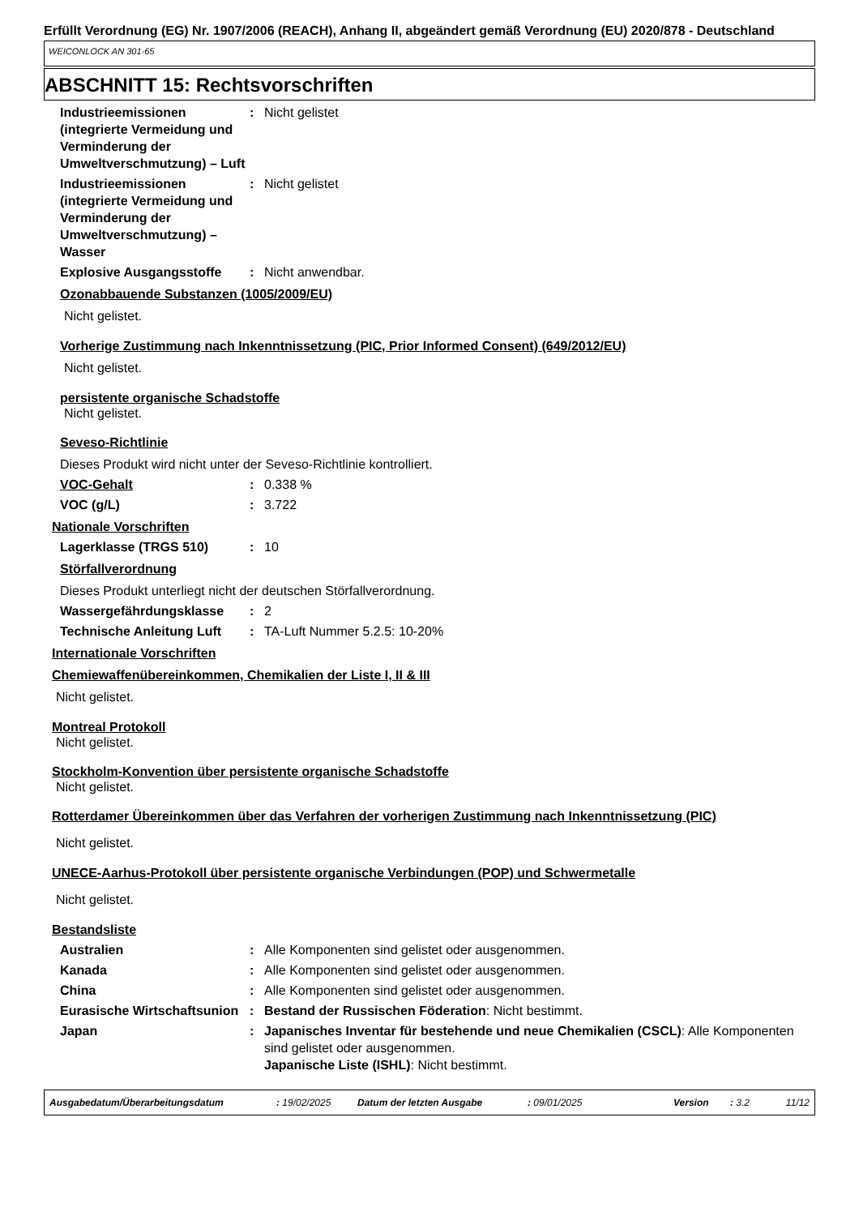Erfüllt Verordnung (EG) Nr. 1907/2006 (REACH), Anhang II, abgeändert gemäß Verordnung (EU) 2020/878 - Deutschland
WEICONLOCK AN 301-65
ABSCHNITT 15: Rechtsvorschriften
Industrieemissionen (integrierte Vermeidung und Verminderung der Umweltverschmutzung) – Luft
: Nicht gelistet
Industrieemissionen (integrierte Vermeidung und Verminderung der Umweltverschmutzung) – Wasser
: Nicht gelistet
Explosive Ausgangsstoffe : Nicht anwendbar.
Ozonabbauende Substanzen (1005/2009/EU)
Nicht gelistet.
Vorherige Zustimmung nach Inkenntnissetzung (PIC, Prior Informed Consent) (649/2012/EU)
Nicht gelistet.
persistente organische Schadstoffe
Nicht gelistet.
Seveso-Richtlinie
Dieses Produkt wird nicht unter der Seveso-Richtlinie kontrolliert.
VOC-Gehalt : 0.338 %
VOC (g/L) : 3.722
Nationale Vorschriften
Lagerklasse (TRGS 510) : 10
Störfallverordnung
Dieses Produkt unterliegt nicht der deutschen Störfallverordnung.
Wassergefährdungsklasse : 2
Technische Anleitung Luft
: TA-Luft Nummer 5.2.5: 10-20%
Internationale Vorschriften
Chemiewaffenübereinkommen, Chemikalien der Liste I, II & III
Nicht gelistet.
Montreal Protokoll
Nicht gelistet.
Stockholm-Konvention über persistente organische Schadstoffe
Nicht gelistet.
Rotterdamer Übereinkommen über das Verfahren der vorherigen Zustimmung nach Inkenntnissetzung (PIC)
Nicht gelistet.
UNECE-Aarhus-Protokoll über persistente organische Verbindungen (POP) und Schwermetalle
Nicht gelistet.
Bestandsliste
Australien : Alle Komponenten sind gelistet oder ausgenommen.
Kanada : Alle Komponenten sind gelistet oder ausgenommen.
China : Alle Komponenten sind gelistet oder ausgenommen.
Eurasische Wirtschaftsunion
: Bestand der Russischen Föderation: Nicht bestimmt.
Japan : Japanisches Inventar für bestehende und neue Chemikalien (CSCL): Alle Komponenten sind gelistet oder ausgenommen.
Japanische Liste (ISHL): Nicht bestimmt.
Ausgabedatum/Überarbeitungsdatum: 19/02/2025 Datum der letzten Ausgabe: 09/01/2025 Version: 3.2 11/12